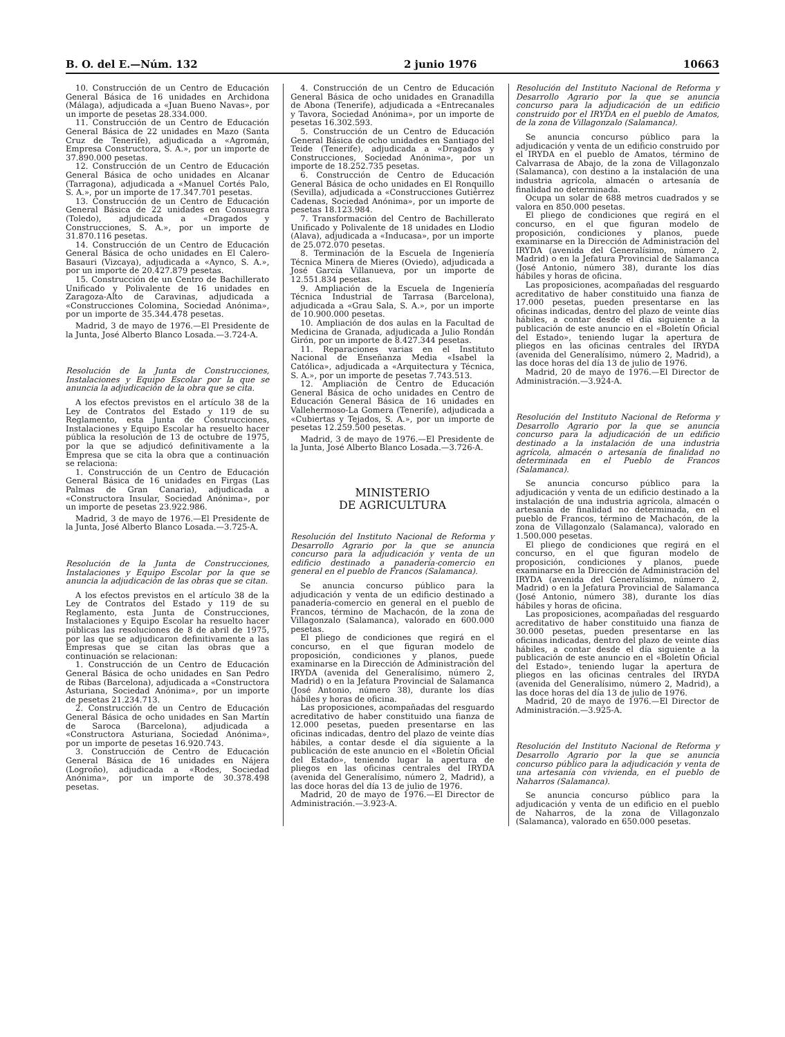B. O. del E.—Núm. 132 2 junio 1976 10663
10. Construcción de un Centro de Educación General Básica de 16 unidades en Archidona (Málaga), adjudicada a «Juan Bueno Navas», por un importe de pesetas 28.334.000.
11. Construcción de un Centro de Educación General Básica de 22 unidades en Mazo (Santa Cruz de Tenerife), adjudicada a «Agromán, Empresa Constructora, S. A.», por un importe de 37.890.000 pesetas.
12. Construcción de un Centro de Educación General Básica de ocho unidades en Alcanar (Tarragona), adjudicada a «Manuel Cortés Palo, S. A.», por un importe de 17.347.701 pesetas.
13. Construcción de un Centro de Educación General Básica de 22 unidades en Consuegra (Toledo), adjudicada a «Dragados y Construcciones, S. A.», por un importe de 31.870.116 pesetas.
14. Construcción de un Centro de Educación General Básica de ocho unidades en El Calero-Basauri (Vizcaya), adjudicada a «Aynco, S. A.», por un importe de 20.427.879 pesetas.
15. Construcción de un Centro de Bachillerato Unificado y Polivalente de 16 unidades en Zaragoza-Alto de Caravinas, adjudicada a «Construcciones Colomina, Sociedad Anónima», por un importe de 35.344.478 pesetas.
Madrid, 3 de mayo de 1976.—El Presidente de la Junta, José Alberto Blanco Losada.—3.724-A.
Resolución de la Junta de Construcciones, Instalaciones y Equipo Escolar por la que se anuncia la adjudicación de la obra que se cita.
A los efectos previstos en el artículo 38 de la Ley de Contratos del Estado y 119 de su Reglamento, esta Junta de Construcciones, Instalaciones y Equipo Escolar ha resuelto hacer pública la resolución de 13 de octubre de 1975, por la que se adjudicó definitivamente a la Empresa que se cita la obra que a continuación se relaciona:
1. Construcción de un Centro de Educación General Básica de 16 unidades en Firgas (Las Palmas de Gran Canaria), adjudicada a «Constructora Insular, Sociedad Anónima», por un importe de pesetas 23.922.986.
Madrid, 3 de mayo de 1976.—El Presidente de la Junta, José Alberto Blanco Losada.—3.725-A.
Resolución de la Junta de Construcciones, Instalaciones y Equipo Escolar por la que se anuncia la adjudicación de las obras que se citan.
A los efectos previstos en el artículo 38 de la Ley de Contratos del Estado y 119 de su Reglamento, esta Junta de Construcciones, Instalaciones y Equipo Escolar ha resuelto hacer públicas las resoluciones de 8 de abril de 1975, por las que se adjudicaron definitivamente a las Empresas que se citan las obras que a continuación se relacionan:
1. Construcción de un Centro de Educación General Básica de ocho unidades en San Pedro de Ribas (Barcelona), adjudicada a «Constructora Asturiana, Sociedad Anónima», por un importe de pesetas 21.234.713.
2. Construcción de un Centro de Educación General Básica de ocho unidades en San Martín de Saroca (Barcelona), adjudicada a «Constructora Asturiana, Sociedad Anónima», por un importe de pesetas 16.920.743.
3. Construcción de Centro de Educación General Básica de 16 unidades en Nájera (Logroño), adjudicada a «Rodes, Sociedad Anónima», por un importe de 30.378.498 pesetas.
4. Construcción de un Centro de Educación General Básica de ocho unidades en Granadilla de Abona (Tenerife), adjudicada a «Entrecanales y Tavora, Sociedad Anónima», por un importe de pesetas 16.302.593.
5. Construcción de un Centro de Educación General Básica de ocho unidades en Santiago del Teide (Tenerife), adjudicada a «Dragados y Construcciones, Sociedad Anónima», por un importe de 18.252.735 pesetas.
6. Construcción de Centro de Educación General Básica de ocho unidades en El Ronquillo (Sevilla), adjudicada a «Construcciones Gutiérrez Cadenas, Sociedad Anónima», por un importe de pesetas 18.123.984.
7. Transformación del Centro de Bachillerato Unificado y Polivalente de 18 unidades en Llodio (Alava), adjudicada a «Inducasa», por un importe de 25.072.070 pesetas.
8. Terminación de la Escuela de Ingeniería Técnica Minera de Mieres (Oviedo), adjudicada a José García Villanueva, por un importe de 12.551.834 pesetas.
9. Ampliación de la Escuela de Ingeniería Técnica Industrial de Tarrasa (Barcelona), adjudicada a «Grau Sala, S. A.», por un importe de 10.900.000 pesetas.
10. Ampliación de dos aulas en la Facultad de Medicina de Granada, adjudicada a Julio Rondán Girón, por un importe de 8.427.344 pesetas.
11. Reparaciones varias en el Instituto Nacional de Enseñanza Media «Isabel la Católica», adjudicada a «Arquitectura y Técnica, S. A.», por un importe de pesetas 7.743.513.
12. Ampliación de Centro de Educación General Básica de ocho unidades en Centro de Educación General Básica de 16 unidades en Vallehermoso-La Gomera (Tenerife), adjudicada a «Cubiertas y Tejados, S. A.», por un importe de pesetas 12.259.500 pesetas.
Madrid, 3 de mayo de 1976.—El Presidente de la Junta, José Alberto Blanco Losada.—3.726-A.
MINISTERIO
DE AGRICULTURA
Resolución del Instituto Nacional de Reforma y Desarrollo Agrario por la que se anuncia concurso para la adjudicación y venta de un edificio destinado a panadería-comercio en general en el pueblo de Francos (Salamanca).
Se anuncia concurso público para la adjudicación y venta de un edificio destinado a panadería-comercio en general en el pueblo de Francos, término de Machacón, de la zona de Villagonzalo (Salamanca), valorado en 600.000 pesetas.
El pliego de condiciones que regirá en el concurso, en el que figuran modelo de proposición, condiciones y planos, puede examinarse en la Dirección de Administración del IRYDA (avenida del Generalísimo, número 2, Madrid) o en la Jefatura Provincial de Salamanca (José Antonio, número 38), durante los días hábiles y horas de oficina.
Las proposiciones, acompañadas del resguardo acreditativo de haber constituido una fianza de 12.000 pesetas, pueden presentarse en las oficinas indicadas, dentro del plazo de veinte días hábiles, a contar desde el día siguiente a la publicación de este anuncio en el «Boletín Oficial del Estado», teniendo lugar la apertura de pliegos en las oficinas centrales del IRYDA (avenida del Generalísimo, número 2, Madrid), a las doce horas del día 13 de julio de 1976.
Madrid, 20 de mayo de 1976.—El Director de Administración.—3.923-A.
Resolución del Instituto Nacional de Reforma y Desarrollo Agrario por la que se anuncia concurso para la adjudicación de un edificio construido por el IRYDA en el pueblo de Amatos, de la zona de Villagonzalo (Salamanca).
Se anuncia concurso público para la adjudicación y venta de un edificio construido por el IRYDA en el pueblo de Amatos, término de Calvarrasa de Abajo, de la zona de Villagonzalo (Salamanca), con destino a la instalación de una industria agrícola, almacén o artesanía de finalidad no determinada.
Ocupa un solar de 688 metros cuadrados y se valora en 850.000 pesetas.
El pliego de condiciones que regirá en el concurso, en el que figuran modelo de proposición, condiciones y planos, puede examinarse en la Dirección de Administración del IRYDA (avenida del Generalísimo, número 2, Madrid) o en la Jefatura Provincial de Salamanca (José Antonio, número 38), durante los días hábiles y horas de oficina.
Las proposiciones, acompañadas del resguardo acreditativo de haber constituido una fianza de 17.000 pesetas, pueden presentarse en las oficinas indicadas, dentro del plazo de veinte días hábiles, a contar desde el día siguiente a la publicación de este anuncio en el «Boletín Oficial del Estado», teniendo lugar la apertura de pliegos en las oficinas centrales del IRYDA (avenida del Generalísimo, número 2, Madrid), a las doce horas del día 13 de julio de 1976.
Madrid, 20 de mayo de 1976.—El Director de Administración.—3.924-A.
Resolución del Instituto Nacional de Reforma y Desarrollo Agrario por la que se anuncia concurso para la adjudicación de un edificio destinado a la instalación de una industria agrícola, almacén o artesanía de finalidad no determinada en el Pueblo de Francos (Salamanca).
Se anuncia concurso público para la adjudicación y venta de un edificio destinado a la instalación de una industria agrícola, almacén o artesanía de finalidad no determinada, en el pueblo de Francos, término de Machacón, de la zona de Villagonzalo (Salamanca), valorado en 1.500.000 pesetas.
El pliego de condiciones que regirá en el concurso, en el que figuran modelo de proposición, condiciones y planos, puede examinarse en la Dirección de Administración del IRYDA (avenida del Generalísimo, número 2, Madrid) o en la Jefatura Provincial de Salamanca (José Antonio, número 38), durante los días hábiles y horas de oficina.
Las proposiciones, acompañadas del resguardo acreditativo de haber constituido una fianza de 30.000 pesetas, pueden presentarse en las oficinas indicadas, dentro del plazo de veinte días hábiles, a contar desde el día siguiente a la publicación de este anuncio en el «Boletín Oficial del Estado», teniendo lugar la apertura de pliegos en las oficinas centrales del IRYDA (avenida del Generalísimo, número 2, Madrid), a las doce horas del día 13 de julio de 1976.
Madrid, 20 de mayo de 1976.—El Director de Administración.—3.925-A.
Resolución del Instituto Nacional de Reforma y Desarrollo Agrario por la que se anuncia concurso público para la adjudicación y venta de una artesanía con vivienda, en el pueblo de Naharros (Salamanca).
Se anuncia concurso público para la adjudicación y venta de un edificio en el pueblo de Naharros, de la zona de Villagonzalo (Salamanca), valorado en 650.000 pesetas.